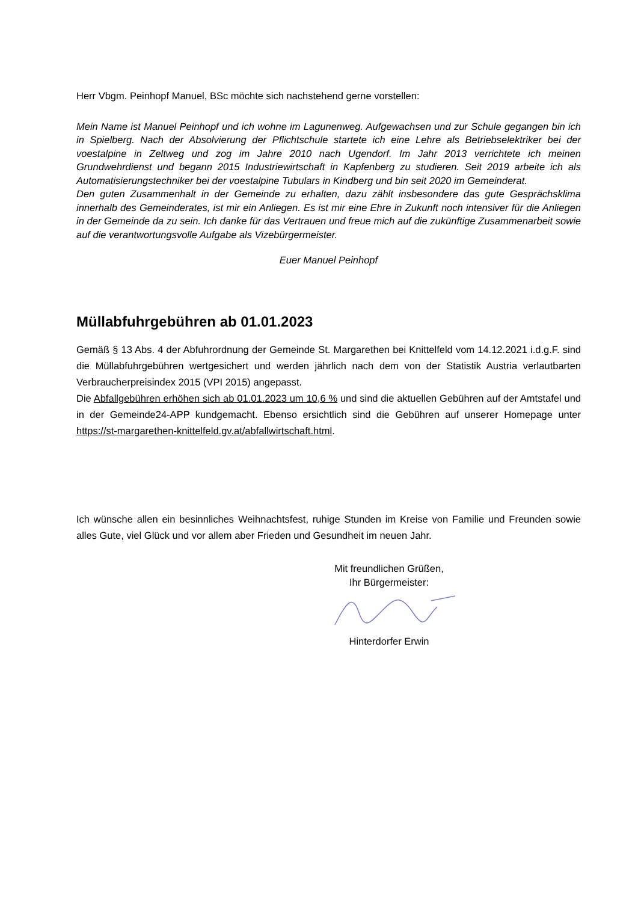Herr Vbgm. Peinhopf Manuel, BSc möchte sich nachstehend gerne vorstellen:
Mein Name ist Manuel Peinhopf und ich wohne im Lagunenweg. Aufgewachsen und zur Schule gegangen bin ich in Spielberg. Nach der Absolvierung der Pflichtschule startete ich eine Lehre als Betriebselektriker bei der voestalpine in Zeltweg und zog im Jahre 2010 nach Ugendorf. Im Jahr 2013 verrichtete ich meinen Grundwehrdienst und begann 2015 Industriewirtschaft in Kapfenberg zu studieren. Seit 2019 arbeite ich als Automatisierungstechniker bei der voestalpine Tubulars in Kindberg und bin seit 2020 im Gemeinderat.
Den guten Zusammenhalt in der Gemeinde zu erhalten, dazu zählt insbesondere das gute Gesprächsklima innerhalb des Gemeinderates, ist mir ein Anliegen. Es ist mir eine Ehre in Zukunft noch intensiver für die Anliegen in der Gemeinde da zu sein. Ich danke für das Vertrauen und freue mich auf die zukünftige Zusammenarbeit sowie auf die verantwortungsvolle Aufgabe als Vizebürgermeister.
Euer Manuel Peinhopf
Müllabfuhrgebühren ab 01.01.2023
Gemäß § 13 Abs. 4 der Abfuhrordnung der Gemeinde St. Margarethen bei Knittelfeld vom 14.12.2021 i.d.g.F. sind die Müllabfuhrgebühren wertgesichert und werden jährlich nach dem von der Statistik Austria verlautbarten Verbraucherpreisindex 2015 (VPI 2015) angepasst.
Die Abfallgebühren erhöhen sich ab 01.01.2023 um 10,6 % und sind die aktuellen Gebühren auf der Amtstafel und in der Gemeinde24-APP kundgemacht. Ebenso ersichtlich sind die Gebühren auf unserer Homepage unter https://st-margarethen-knittelfeld.gv.at/abfallwirtschaft.html.
Ich wünsche allen ein besinnliches Weihnachtsfest, ruhige Stunden im Kreise von Familie und Freunden sowie alles Gute, viel Glück und vor allem aber Frieden und Gesundheit im neuen Jahr.
Mit freundlichen Grüßen,
Ihr Bürgermeister:
Hinterdorfer Erwin